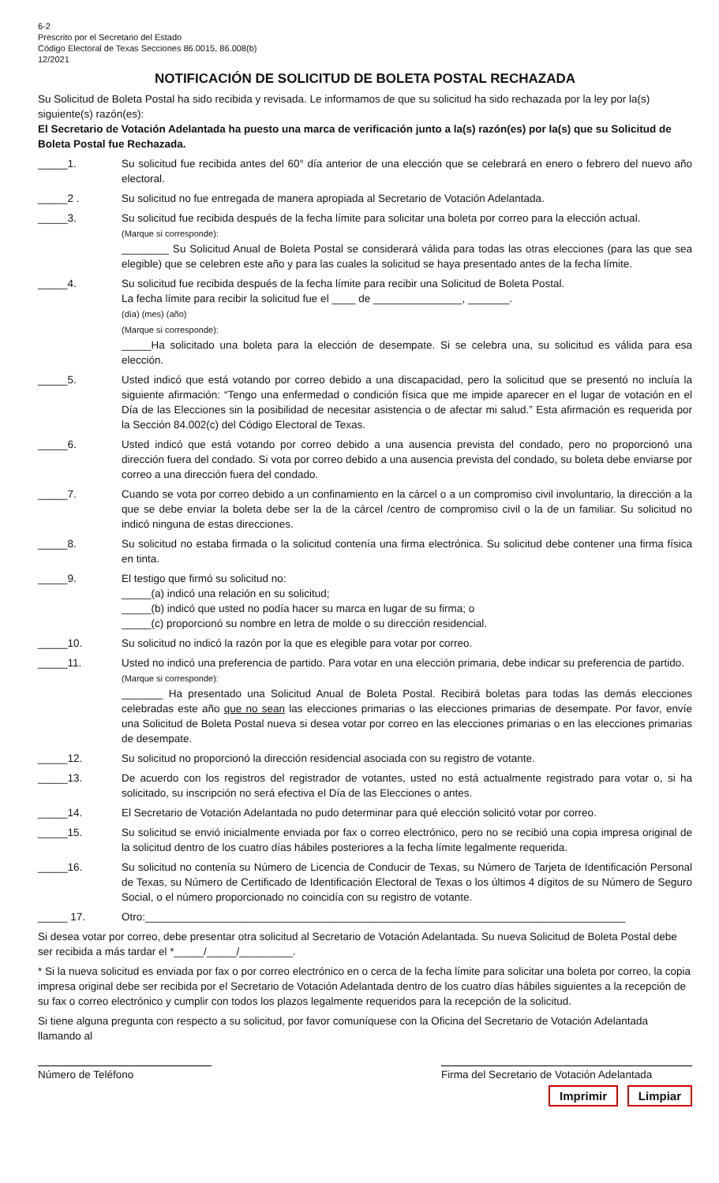6-2
Prescrito por el Secretario del Estado
Código Electoral de Texas Secciones 86.0015, 86.008(b)
12/2021
NOTIFICACIÓN DE SOLICITUD DE BOLETA POSTAL RECHAZADA
Su Solicitud de Boleta Postal ha sido recibida y revisada. Le informamos de que su solicitud ha sido rechazada por la ley por la(s) siguiente(s) razón(es):
El Secretario de Votación Adelantada ha puesto una marca de verificación junto a la(s) razón(es) por la(s) que su Solicitud de Boleta Postal fue Rechazada.
_____1. Su solicitud fue recibida antes del 60° día anterior de una elección que se celebrará en enero o febrero del nuevo año electoral.
_____2 . Su solicitud no fue entregada de manera apropiada al Secretario de Votación Adelantada.
_____3. Su solicitud fue recibida después de la fecha límite para solicitar una boleta por correo para la elección actual.
(Marque si corresponde):
________ Su Solicitud Anual de Boleta Postal se considerará válida para todas las otras elecciones (para las que sea elegible) que se celebren este año y para las cuales la solicitud se haya presentado antes de la fecha límite.
_____4. Su solicitud fue recibida después de la fecha límite para recibir una Solicitud de Boleta Postal.
La fecha límite para recibir la solicitud fue el ____ de _______________, _______.
(día) (mes) (año)
(Marque si corresponde):
_____Ha solicitado una boleta para la elección de desempate. Si se celebra una, su solicitud es válida para esa elección.
_____5. Usted indicó que está votando por correo debido a una discapacidad, pero la solicitud que se presentó no incluía la siguiente afirmación: “Tengo una enfermedad o condición física que me impide aparecer en el lugar de votación en el Día de las Elecciones sin la posibilidad de necesitar asistencia o de afectar mi salud.” Esta afirmación es requerida por la Sección 84.002(c) del Código Electoral de Texas.
_____6. Usted indicó que está votando por correo debido a una ausencia prevista del condado, pero no proporcionó una dirección fuera del condado. Si vota por correo debido a una ausencia prevista del condado, su boleta debe enviarse por correo a una dirección fuera del condado.
_____7. Cuando se vota por correo debido a un confinamiento en la cárcel o a un compromiso civil involuntario, la dirección a la que se debe enviar la boleta debe ser la de la cárcel /centro de compromiso civil o la de un familiar. Su solicitud no indicó ninguna de estas direcciones.
_____8. Su solicitud no estaba firmada o la solicitud contenía una firma electrónica. Su solicitud debe contener una firma física en tinta.
_____9. El testigo que firmó su solicitud no:
_____(a) indicó una relación en su solicitud;
_____(b) indicó que usted no podía hacer su marca en lugar de su firma; o
_____(c) proporcionó su nombre en letra de molde o su dirección residencial.
_____10. Su solicitud no indicó la razón por la que es elegible para votar por correo.
_____11. Usted no indicó una preferencia de partido. Para votar en una elección primaria, debe indicar su preferencia de partido.
(Marque si corresponde):
_______ Ha presentado una Solicitud Anual de Boleta Postal. Recibirá boletas para todas las demás elecciones celebradas este año que no sean las elecciones primarias o las elecciones primarias de desempate. Por favor, envíe una Solicitud de Boleta Postal nueva si desea votar por correo en las elecciones primarias o en las elecciones primarias de desempate.
_____12. Su solicitud no proporcionó la dirección residencial asociada con su registro de votante.
_____13. De acuerdo con los registros del registrador de votantes, usted no está actualmente registrado para votar o, si ha solicitado, su inscripción no será efectiva el Día de las Elecciones o antes.
_____14. El Secretario de Votación Adelantada no pudo determinar para qué elección solicitó votar por correo.
_____15. Su solicitud se envió inicialmente enviada por fax o correo electrónico, pero no se recibió una copia impresa original de la solicitud dentro de los cuatro días hábiles posteriores a la fecha límite legalmente requerida.
_____16. Su solicitud no contenía su Número de Licencia de Conducir de Texas, su Número de Tarjeta de Identificación Personal de Texas, su Número de Certificado de Identificación Electoral de Texas o los últimos 4 dígitos de su Número de Seguro Social, o el número proporcionado no coincidía con su registro de votante.
_____ 17. Otro:_________________________________________________________________________________
Si desea votar por correo, debe presentar otra solicitud al Secretario de Votación Adelantada. Su nueva Solicitud de Boleta Postal debe ser recibida a más tardar el *_____/_____/_________.
* Si la nueva solicitud es enviada por fax o por correo electrónico en o cerca de la fecha límite para solicitar una boleta por correo, la copia impresa original debe ser recibida por el Secretario de Votación Adelantada dentro de los cuatro días hábiles siguientes a la recepción de su fax o correo electrónico y cumplir con todos los plazos legalmente requeridos para la recepción de la solicitud.
Si tiene alguna pregunta con respecto a su solicitud, por favor comuníquese con la Oficina del Secretario de Votación Adelantada llamando al
Número de Teléfono Firma del Secretario de Votación Adelantada
Imprimir Limpiar